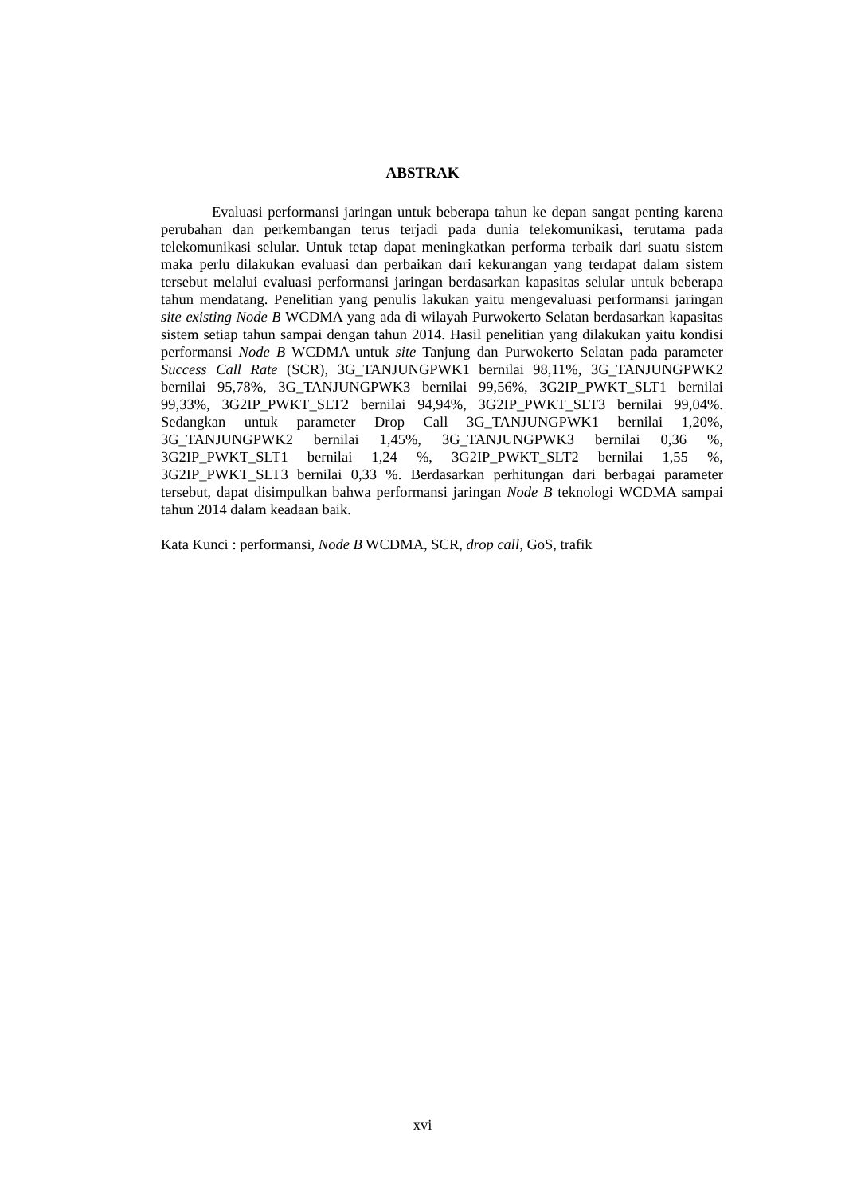ABSTRAK
Evaluasi performansi jaringan untuk beberapa tahun ke depan sangat penting karena perubahan dan perkembangan terus terjadi pada dunia telekomunikasi, terutama pada telekomunikasi selular. Untuk tetap dapat meningkatkan performa terbaik dari suatu sistem maka perlu dilakukan evaluasi dan perbaikan dari kekurangan yang terdapat dalam sistem tersebut melalui evaluasi performansi jaringan berdasarkan kapasitas selular untuk beberapa tahun mendatang. Penelitian yang penulis lakukan yaitu mengevaluasi performansi jaringan site existing Node B WCDMA yang ada di wilayah Purwokerto Selatan berdasarkan kapasitas sistem setiap tahun sampai dengan tahun 2014. Hasil penelitian yang dilakukan yaitu kondisi performansi Node B WCDMA untuk site Tanjung dan Purwokerto Selatan pada parameter Success Call Rate (SCR), 3G_TANJUNGPWK1 bernilai 98,11%, 3G_TANJUNGPWK2 bernilai 95,78%, 3G_TANJUNGPWK3 bernilai 99,56%, 3G2IP_PWKT_SLT1 bernilai 99,33%, 3G2IP_PWKT_SLT2 bernilai 94,94%, 3G2IP_PWKT_SLT3 bernilai 99,04%. Sedangkan untuk parameter Drop Call 3G_TANJUNGPWK1 bernilai 1,20%, 3G_TANJUNGPWK2 bernilai 1,45%, 3G_TANJUNGPWK3 bernilai 0,36 %, 3G2IP_PWKT_SLT1 bernilai 1,24 %, 3G2IP_PWKT_SLT2 bernilai 1,55 %, 3G2IP_PWKT_SLT3 bernilai 0,33 %. Berdasarkan perhitungan dari berbagai parameter tersebut, dapat disimpulkan bahwa performansi jaringan Node B teknologi WCDMA sampai tahun 2014 dalam keadaan baik.
Kata Kunci : performansi, Node B WCDMA, SCR, drop call, GoS, trafik
xvi